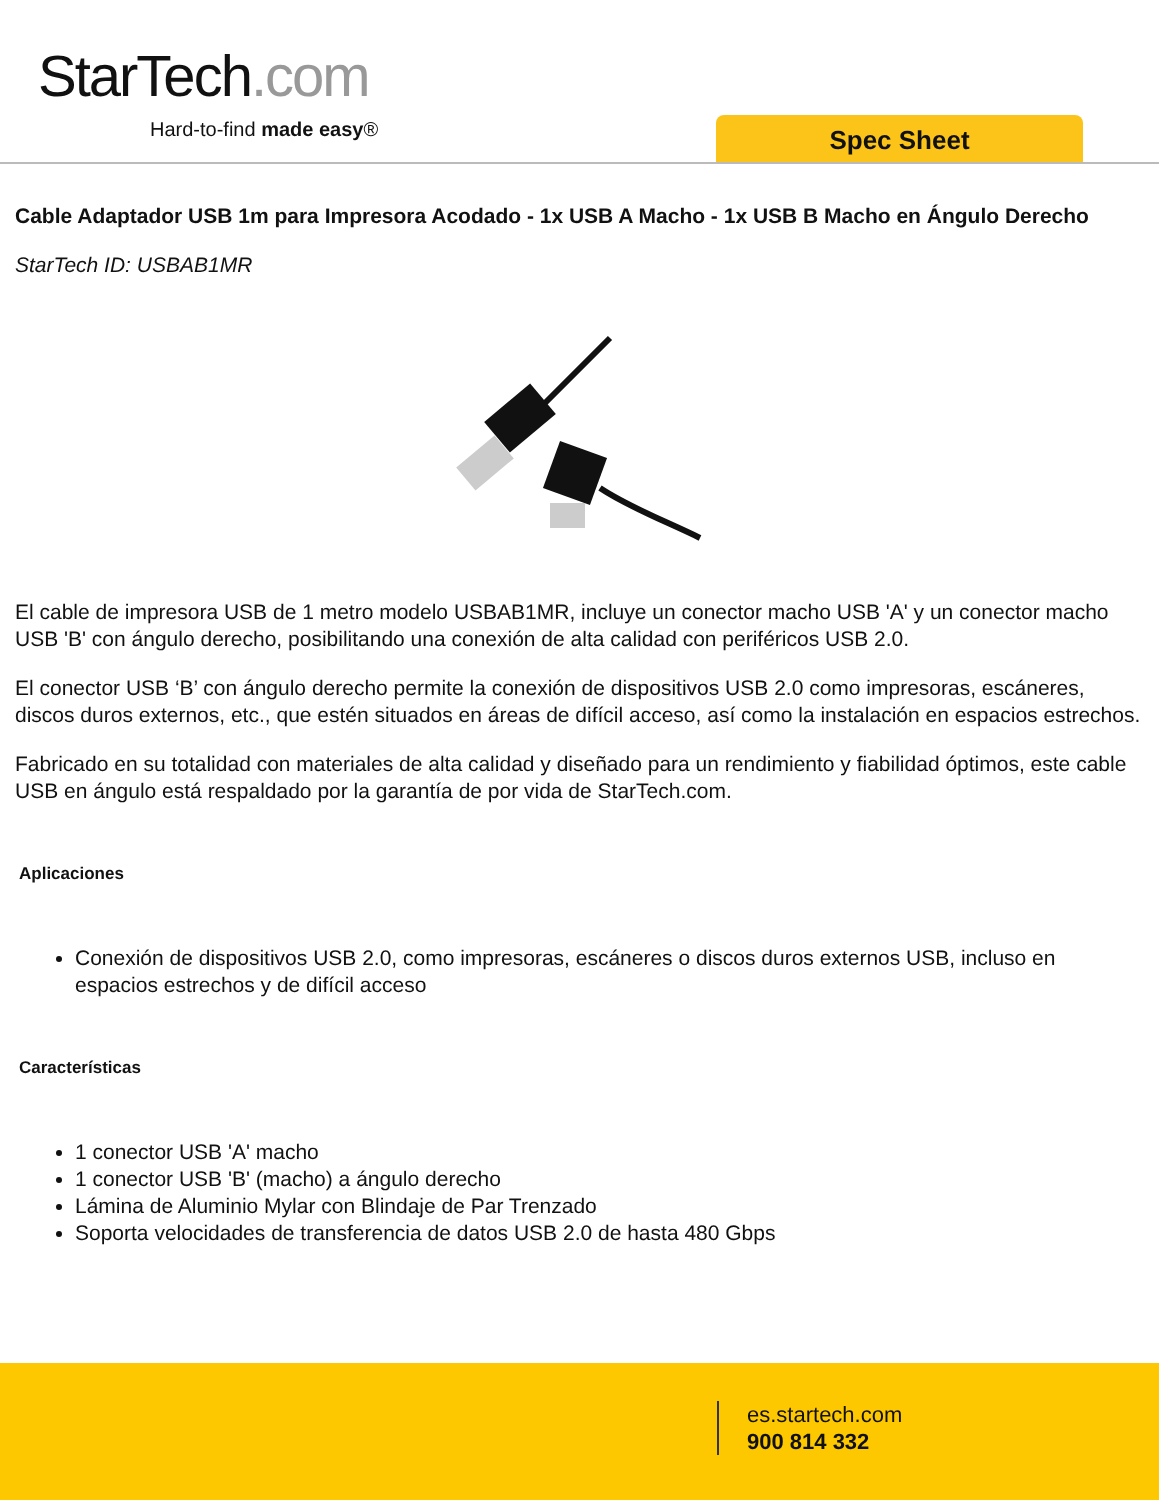StarTech.com
Hard-to-find made easy® Spec Sheet
Cable Adaptador USB 1m para Impresora Acodado - 1x USB A Macho - 1x USB B Macho en Ángulo Derecho
StarTech ID: USBAB1MR
El cable de impresora USB de 1 metro modelo USBAB1MR, incluye un conector macho USB 'A' y un conector macho USB 'B' con ángulo derecho, posibilitando una conexión de alta calidad con periféricos USB 2.0.
El conector USB ‘B’ con ángulo derecho permite la conexión de dispositivos USB 2.0 como impresoras, escáneres, discos duros externos, etc., que estén situados en áreas de difícil acceso, así como la instalación en espacios estrechos.
Fabricado en su totalidad con materiales de alta calidad y diseñado para un rendimiento y fiabilidad óptimos, este cable USB en ángulo está respaldado por la garantía de por vida de StarTech.com.
Aplicaciones
Conexión de dispositivos USB 2.0, como impresoras, escáneres o discos duros externos USB, incluso en espacios estrechos y de difícil acceso
Características
1 conector USB 'A' macho
1 conector USB 'B' (macho) a ángulo derecho
Lámina de Aluminio Mylar con Blindaje de Par Trenzado
Soporta velocidades de transferencia de datos USB 2.0 de hasta 480 Gbps
es.startech.com
900 814 332